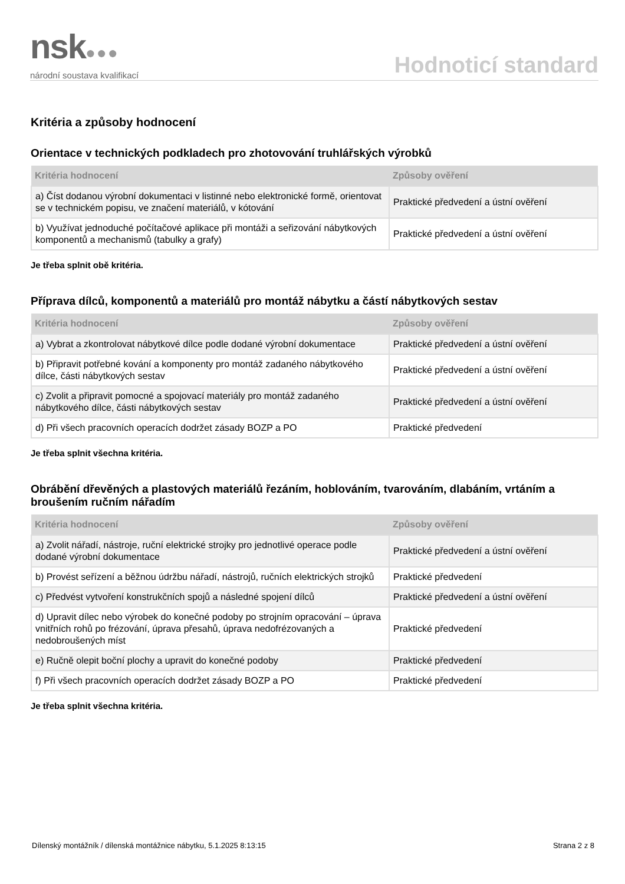nsk●●●
národní soustava kvalifikací
Hodnoticí standard
Kritéria a způsoby hodnocení
Orientace v technických podkladech pro zhotovování truhlářských výrobků
| Kritéria hodnocení | Způsoby ověření |
| --- | --- |
| a) Číst dodanou výrobní dokumentaci v listinné nebo elektronické formě, orientovat se v technickém popisu, ve značení materiálů, v kótování | Praktické předvedení a ústní ověření |
| b) Využívat jednoduché počítačové aplikace při montáži a seřizování nábytkových komponentů a mechanismů (tabulky a grafy) | Praktické předvedení a ústní ověření |
Je třeba splnit obě kritéria.
Příprava dílců, komponentů a materiálů pro montáž nábytku a částí nábytkových sestav
| Kritéria hodnocení | Způsoby ověření |
| --- | --- |
| a) Vybrat a zkontrolovat nábytkové dílce podle dodané výrobní dokumentace | Praktické předvedení a ústní ověření |
| b) Připravit potřebné kování a komponenty pro montáž zadaného nábytkového dílce, části nábytkových sestav | Praktické předvedení a ústní ověření |
| c) Zvolit a připravit pomocné a spojovací materiály pro montáž zadaného nábytkového dílce, části nábytkových sestav | Praktické předvedení a ústní ověření |
| d) Při všech pracovních operacích dodržet zásady BOZP a PO | Praktické předvedení |
Je třeba splnit všechna kritéria.
Obrábění dřevěných a plastových materiálů řezáním, hoblováním, tvarováním, dlabáním, vrtáním a broušením ručním nářadím
| Kritéria hodnocení | Způsoby ověření |
| --- | --- |
| a) Zvolit nářadí, nástroje, ruční elektrické strojky pro jednotlivé operace podle dodané výrobní dokumentace | Praktické předvedení a ústní ověření |
| b) Provést seřízení a běžnou údržbu nářadí, nástrojů, ručních elektrických strojků | Praktické předvedení |
| c) Předvést vytvoření konstrukčních spojů a následné spojení dílců | Praktické předvedení a ústní ověření |
| d) Upravit dílec nebo výrobek do konečné podoby po strojním opracování – úprava vnitřních rohů po frézování, úprava přesahů, úprava nedofrézovaných a nedobroušených míst | Praktické předvedení |
| e) Ručně olepit boční plochy a upravit do konečné podoby | Praktické předvedení |
| f) Při všech pracovních operacích dodržet zásady BOZP a PO | Praktické předvedení |
Je třeba splnit všechna kritéria.
Dílenský montážník / dílenská montážnice nábytku, 5.1.2025 8:13:15 Strana 2 z 8